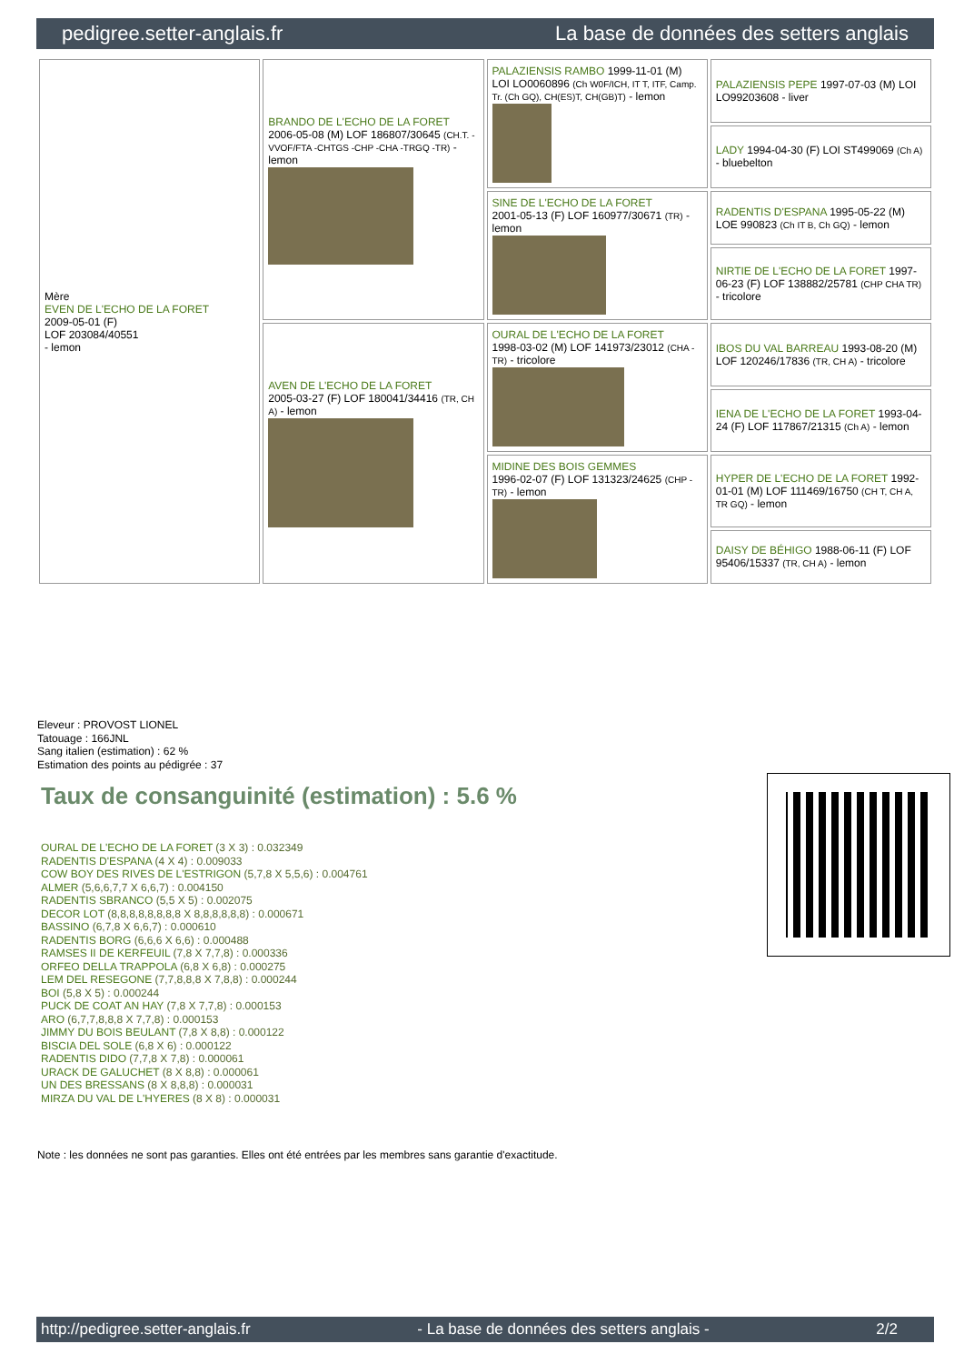pedigree.setter-anglais.fr La base de données des setters anglais
| Mère EVEN DE L'ECHO DE LA FORET 2009-05-01 (F) LOF 203084/40551 - lemon | BRANDO DE L'ECHO DE LA FORET 2006-05-08 (M) LOF 186807/30645 (CH.T. -VVOF/FTA -CHTGS -CHP -CHA -TRGQ -TR) - lemon | PALAZIENSIS RAMBO 1999-11-01 (M) LOI LO0060896 (Ch W0F/ICH, IT T, ITF, Camp. Tr. (Ch GQ), CH(ES)T, CH(GB)T) - lemon | PALAZIENSIS PEPE 1997-07-03 (M) LOI LO99203608 - liver |
| | | | LADY 1994-04-30 (F) LOI ST499069 (Ch A) - bluebelton |
| | | SINE DE L'ECHO DE LA FORET 2001-05-13 (F) LOF 160977/30671 (TR) - lemon | RADENTIS D'ESPANA 1995-05-22 (M) LOE 990823 (Ch IT B, Ch GQ) - lemon |
| | | | NIRTIE DE L'ECHO DE LA FORET 1997-06-23 (F) LOF 138882/25781 (CHP CHA TR) - tricolore |
| | AVEN DE L'ECHO DE LA FORET 2005-03-27 (F) LOF 180041/34416 (TR, CH A) - lemon | OURAL DE L'ECHO DE LA FORET 1998-03-02 (M) LOF 141973/23012 (CHA -TR) - tricolore | IBOS DU VAL BARREAU 1993-08-20 (M) LOF 120246/17836 (TR, CH A) - tricolore |
| | | | IENA DE L'ECHO DE LA FORET 1993-04-24 (F) LOF 117867/21315 (Ch A) - lemon |
| | | MIDINE DES BOIS GEMMES 1996-02-07 (F) LOF 131323/24625 (CHP -TR) - lemon | HYPER DE L'ECHO DE LA FORET 1992-01-01 (M) LOF 111469/16750 (CH T, CH A, TR GQ) - lemon |
| | | | DAISY DE BÉHIGO 1988-06-11 (F) LOF 95406/15337 (TR, CH A) - lemon |
Eleveur : PROVOST LIONEL
Tatouage : 166JNL
Sang italien (estimation) : 62 %
Estimation des points au pédigrée : 37
Taux de consanguinité (estimation) : 5.6 %
OURAL DE L'ECHO DE LA FORET (3 X 3) : 0.032349
RADENTIS D'ESPANA (4 X 4) : 0.009033
COW BOY DES RIVES DE L'ESTRIGON (5,7,8 X 5,5,6) : 0.004761
ALMER (5,6,6,7,7 X 6,6,7) : 0.004150
RADENTIS SBRANCO (5,5 X 5) : 0.002075
DECOR LOT (8,8,8,8,8,8,8,8 X 8,8,8,8,8,8) : 0.000671
BASSINO (6,7,8 X 6,6,7) : 0.000610
RADENTIS BORG (6,6,6 X 6,6) : 0.000488
RAMSES II DE KERFEUIL (7,8 X 7,7,8) : 0.000336
ORFEO DELLA TRAPPOLA (6,8 X 6,8) : 0.000275
LEM DEL RESEGONE (7,7,8,8,8 X 7,8,8) : 0.000244
BOI (5,8 X 5) : 0.000244
PUCK DE COAT AN HAY (7,8 X 7,7,8) : 0.000153
ARO (6,7,7,8,8,8 X 7,7,8) : 0.000153
JIMMY DU BOIS BEULANT (7,8 X 8,8) : 0.000122
BISCIA DEL SOLE (6,8 X 6) : 0.000122
RADENTIS DIDO (7,7,8 X 7,8) : 0.000061
URACK DE GALUCHET (8 X 8,8) : 0.000061
UN DES BRESSANS (8 X 8,8,8) : 0.000031
MIRZA DU VAL DE L'HYERES (8 X 8) : 0.000031
Note : les données ne sont pas garanties. Elles ont été entrées par les membres sans garantie d'exactitude.
http://pedigree.setter-anglais.fr - La base de données des setters anglais - 2/2